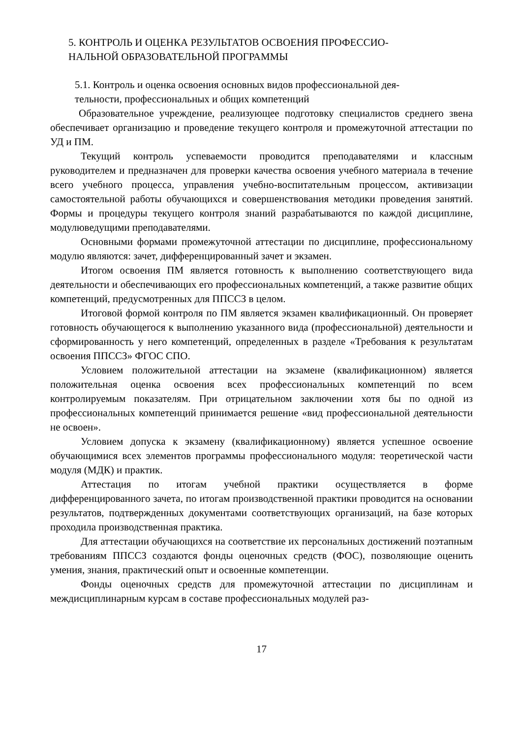5. КОНТРОЛЬ И ОЦЕНКА РЕЗУЛЬТАТОВ ОСВОЕНИЯ ПРОФЕССИО-
НАЛЬНОЙ ОБРАЗОВАТЕЛЬНОЙ ПРОГРАММЫ
5.1. Контроль и оценка освоения основных видов профессиональной дея-
тельности, профессиональных и общих компетенций
Образовательное учреждение, реализующее подготовку специалистов среднего звена обеспечивает организацию и проведение текущего контроля и промежуточной аттестации по УД и ПМ.
Текущий контроль успеваемости проводится преподавателями и классным руководителем и предназначен для проверки качества освоения учебного материала в течение всего учебного процесса, управления учебно-воспитательным процессом, активизации самостоятельной работы обучающихся и совершенствования методики проведения занятий. Формы и процедуры текущего контроля знаний разрабатываются по каждой дисциплине, модулюведущими преподавателями.
Основными формами промежуточной аттестации по дисциплине, профессиональному модулю являются: зачет, дифференцированный зачет и экзамен.
Итогом освоения ПМ является готовность к выполнению соответствующего вида деятельности и обеспечивающих его профессиональных компетенций, а также развитие общих компетенций, предусмотренных для ППССЗ в целом.
Итоговой формой контроля по ПМ является экзамен квалификационный. Он проверяет готовность обучающегося к выполнению указанного вида (профессиональной) деятельности и сформированность у него компетенций, определенных в разделе «Требования к результатам освоения ППССЗ» ФГОС СПО.
Условием положительной аттестации на экзамене (квалификационном) является положительная оценка освоения всех профессиональных компетенций по всем контролируемым показателям. При отрицательном заключении хотя бы по одной из профессиональных компетенций принимается решение «вид профессиональной деятельности не освоен».
Условием допуска к экзамену (квалификационному) является успешное освоение обучающимися всех элементов программы профессионального модуля: теоретической части модуля (МДК) и практик.
Аттестация по итогам учебной практики осуществляется в форме дифференцированного зачета, по итогам производственной практики проводится на основании результатов, подтвержденных документами соответствующих организаций, на базе которых проходила производственная практика.
Для аттестации обучающихся на соответствие их персональных достижений поэтапным требованиям ППССЗ создаются фонды оценочных средств (ФОС), позволяющие оценить умения, знания, практический опыт и освоенные компетенции.
Фонды оценочных средств для промежуточной аттестации по дисциплинам и междисциплинарным курсам в составе профессиональных модулей раз-
17